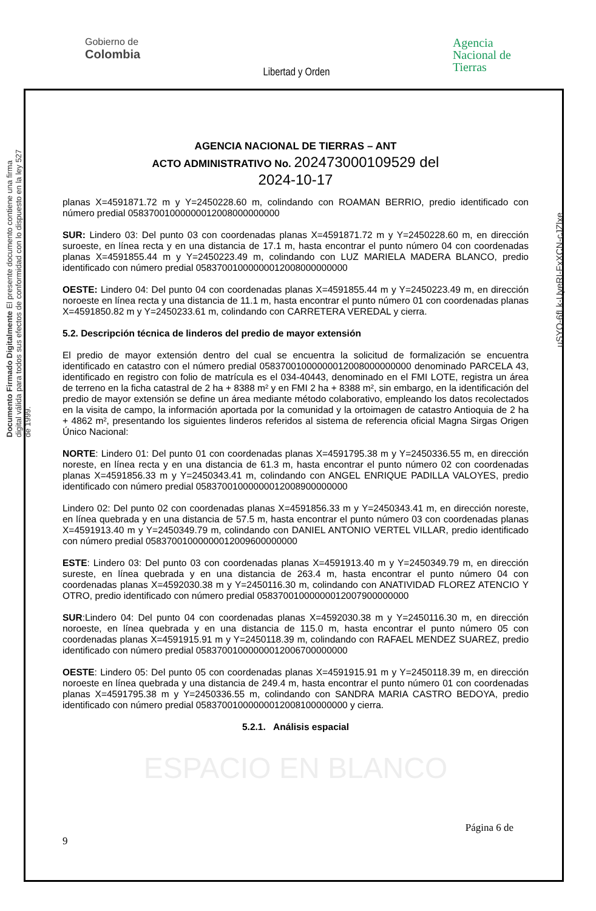Gobierno de
Colombia
Libertad y Orden
Agencia
Nacional de
Tierras
Documento Firmado Digitalmente El presente documento contiene una firma digital válida para todos sus efectos de conformidad con lo dispuesto en la ley 527 de 1999.
uSYO-6fLk-UyeRI-FxXCN-cJZlxe
AGENCIA NACIONAL DE TIERRAS – ANT
ACTO ADMINISTRATIVO No. 202473000109529 del
2024-10-17
planas X=4591871.72 m y Y=2450228.60 m, colindando con ROAMAN BERRIO, predio identificado con número predial 05837001000000012008000000000
SUR: Lindero 03: Del punto 03 con coordenadas planas X=4591871.72 m y Y=2450228.60 m, en dirección suroeste, en línea recta y en una distancia de 17.1 m, hasta encontrar el punto número 04 con coordenadas planas X=4591855.44 m y Y=2450223.49 m, colindando con LUZ MARIELA MADERA BLANCO, predio identificado con número predial 05837001000000012008000000000
OESTE: Lindero 04: Del punto 04 con coordenadas planas X=4591855.44 m y Y=2450223.49 m, en dirección noroeste en línea recta y una distancia de 11.1 m, hasta encontrar el punto número 01 con coordenadas planas X=4591850.82 m y Y=2450233.61 m, colindando con CARRETERA VEREDAL y cierra.
5.2. Descripción técnica de linderos del predio de mayor extensión
El predio de mayor extensión dentro del cual se encuentra la solicitud de formalización se encuentra identificado en catastro con el número predial 05837001000000012008000000000 denominado PARCELA 43, identificado en registro con folio de matrícula es el 034-40443, denominado en el FMI LOTE, registra un área de terreno en la ficha catastral de 2 ha + 8388 m² y en FMI 2 ha + 8388 m², sin embargo, en la identificación del predio de mayor extensión se define un área mediante método colaborativo, empleando los datos recolectados en la visita de campo, la información aportada por la comunidad y la ortoimagen de catastro Antioquia de 2 ha + 4862 m², presentando los siguientes linderos referidos al sistema de referencia oficial Magna Sirgas Origen Único Nacional:
NORTE: Lindero 01: Del punto 01 con coordenadas planas X=4591795.38 m y Y=2450336.55 m, en dirección noreste, en línea recta y en una distancia de 61.3 m, hasta encontrar el punto número 02 con coordenadas planas X=4591856.33 m y Y=2450343.41 m, colindando con ANGEL ENRIQUE PADILLA VALOYES, predio identificado con número predial 05837001000000012008900000000
Lindero 02: Del punto 02 con coordenadas planas X=4591856.33 m y Y=2450343.41 m, en dirección noreste, en línea quebrada y en una distancia de 57.5 m, hasta encontrar el punto número 03 con coordenadas planas X=4591913.40 m y Y=2450349.79 m, colindando con DANIEL ANTONIO VERTEL VILLAR, predio identificado con número predial 05837001000000012009600000000
ESTE: Lindero 03: Del punto 03 con coordenadas planas X=4591913.40 m y Y=2450349.79 m, en dirección sureste, en línea quebrada y en una distancia de 263.4 m, hasta encontrar el punto número 04 con coordenadas planas X=4592030.38 m y Y=2450116.30 m, colindando con ANATIVIDAD FLOREZ ATENCIO Y OTRO, predio identificado con número predial 05837001000000012007900000000
SUR:Lindero 04: Del punto 04 con coordenadas planas X=4592030.38 m y Y=2450116.30 m, en dirección noroeste, en línea quebrada y en una distancia de 115.0 m, hasta encontrar el punto número 05 con coordenadas planas X=4591915.91 m y Y=2450118.39 m, colindando con RAFAEL MENDEZ SUAREZ, predio identificado con número predial 05837001000000012006700000000
OESTE: Lindero 05: Del punto 05 con coordenadas planas X=4591915.91 m y Y=2450118.39 m, en dirección noroeste en línea quebrada y una distancia de 249.4 m, hasta encontrar el punto número 01 con coordenadas planas X=4591795.38 m y Y=2450336.55 m, colindando con SANDRA MARIA CASTRO BEDOYA, predio identificado con número predial 05837001000000012008100000000 y cierra.
5.2.1. Análisis espacial
ESPACIO EN BLANCO
Página 6 de
9